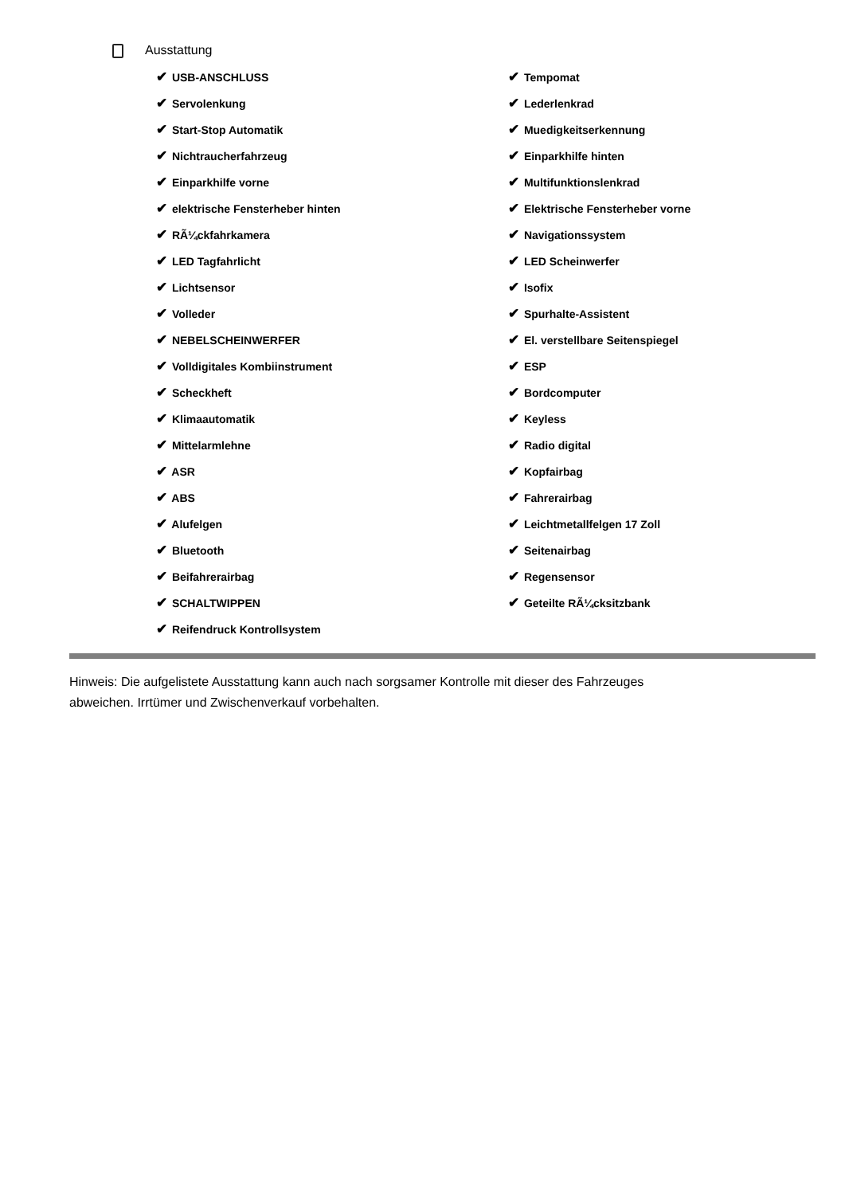Ausstattung
| ✔ USB-ANSCHLUSS | ✔ Tempomat |
| ✔ Servolenkung | ✔ Lederlenkrad |
| ✔ Start-Stop Automatik | ✔ Muedigkeitserkennung |
| ✔ Nichtraucherfahrzeug | ✔ Einparkhilfe hinten |
| ✔ Einparkhilfe vorne | ✔ Multifunktionslenkrad |
| ✔ elektrische Fensterheber hinten | ✔ Elektrische Fensterheber vorne |
| ✔ RÃ¼ckfahrkamera | ✔ Navigationssystem |
| ✔ LED Tagfahrlicht | ✔ LED Scheinwerfer |
| ✔ Lichtsensor | ✔ Isofix |
| ✔ Volleder | ✔ Spurhalte-Assistent |
| ✔ NEBELSCHEINWERFER | ✔ El. verstellbare Seitenspiegel |
| ✔ Volldigitales Kombiinstrument | ✔ ESP |
| ✔ Scheckheft | ✔ Bordcomputer |
| ✔ Klimaautomatik | ✔ Keyless |
| ✔ Mittelarmlehne | ✔ Radio digital |
| ✔ ASR | ✔ Kopfairbag |
| ✔ ABS | ✔ Fahrerairbag |
| ✔ Alufelgen | ✔ Leichtmetallfelgen 17 Zoll |
| ✔ Bluetooth | ✔ Seitenairbag |
| ✔ Beifahrerairbag | ✔ Regensensor |
| ✔ SCHALTWIPPEN | ✔ Geteilte RÃ¼cksitzbank |
| ✔ Reifendruck Kontrollsystem | |
Hinweis: Die aufgelistete Ausstattung kann auch nach sorgsamer Kontrolle mit dieser des Fahrzeuges abweichen. Irrtümer und Zwischenverkauf vorbehalten.